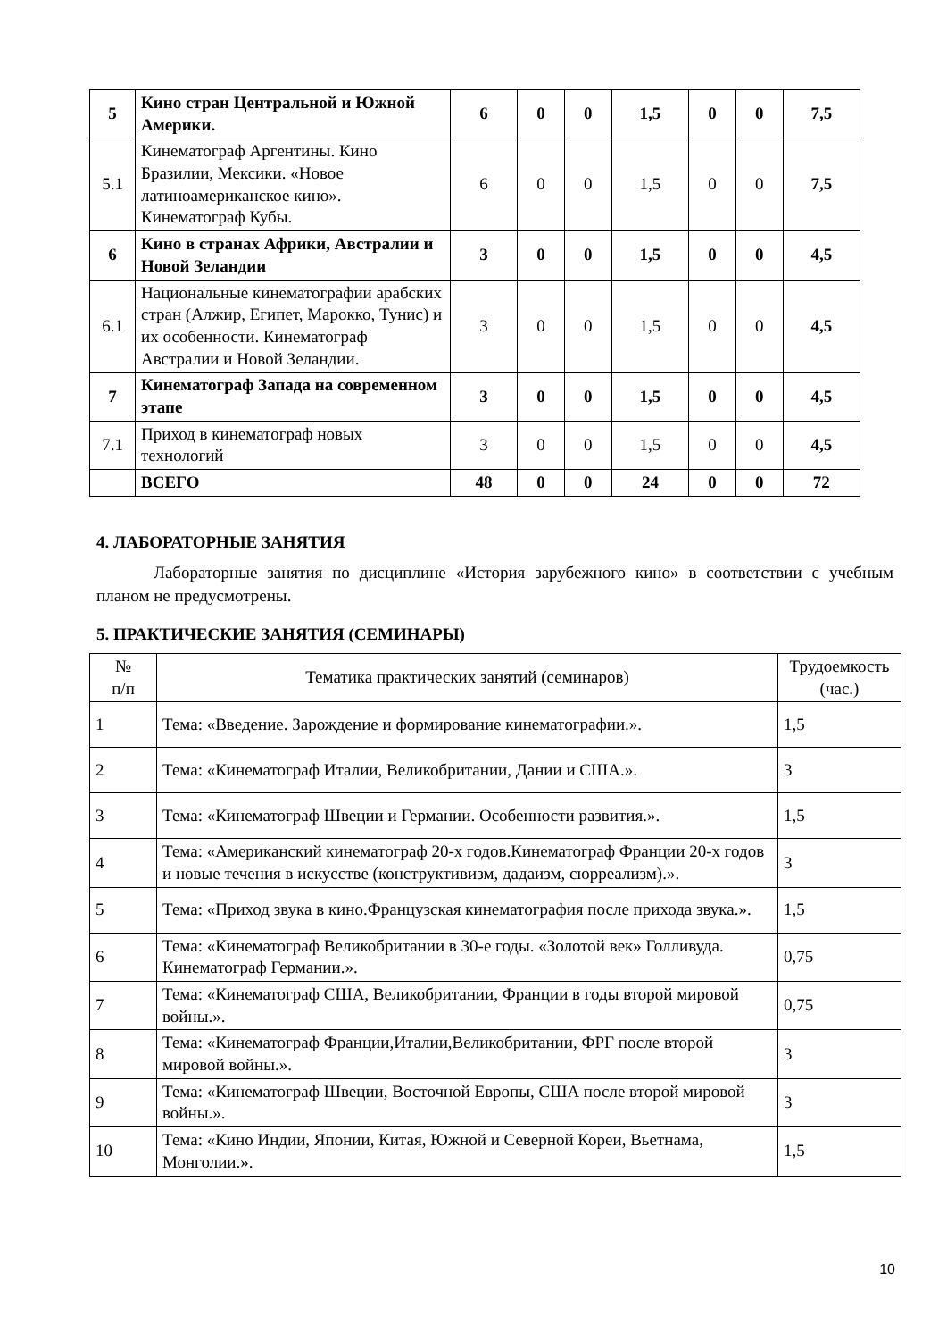| 5 | Кино стран Центральной и Южной Америки. | 6 | 0 | 0 | 1,5 | 0 | 0 | 7,5 |
| 5.1 | Кинематограф Аргентины. Кино Бразилии, Мексики. «Новое латиноамериканское кино». Кинематограф Кубы. | 6 | 0 | 0 | 1,5 | 0 | 0 | 7,5 |
| 6 | Кино в странах Африки, Австралии и Новой Зеландии | 3 | 0 | 0 | 1,5 | 0 | 0 | 4,5 |
| 6.1 | Национальные кинематографии арабских стран (Алжир, Египет, Марокко, Тунис) и их особенности. Кинематограф Австралии и Новой Зеландии. | 3 | 0 | 0 | 1,5 | 0 | 0 | 4,5 |
| 7 | Кинематограф Запада на современном этапе | 3 | 0 | 0 | 1,5 | 0 | 0 | 4,5 |
| 7.1 | Приход в кинематограф новых технологий | 3 | 0 | 0 | 1,5 | 0 | 0 | 4,5 |
| | ВСЕГО | 48 | 0 | 0 | 24 | 0 | 0 | 72 |
4. ЛАБОРАТОРНЫЕ ЗАНЯТИЯ
Лабораторные занятия по дисциплине «История зарубежного кино» в соответствии с учебным планом не предусмотрены.
5. ПРАКТИЧЕСКИЕ ЗАНЯТИЯ (СЕМИНАРЫ)
| № п/п | Тематика практических занятий (семинаров) | Трудоемкость (час.) |
| --- | --- | --- |
| 1 | Тема: «Введение. Зарождение и формирование кинематографии.». | 1,5 |
| 2 | Тема: «Кинематограф Италии, Великобритании, Дании и США.». | 3 |
| 3 | Тема: «Кинематограф Швеции и Германии. Особенности развития.». | 1,5 |
| 4 | Тема: «Американский кинематограф 20-х годов.Кинематограф Франции 20-х годов и новые течения в искусстве (конструктивизм, дадаизм, сюрреализм).». | 3 |
| 5 | Тема: «Приход звука в кино.Французская кинематография после прихода звука.». | 1,5 |
| 6 | Тема: «Кинематограф Великобритании в 30-е годы. «Золотой век» Голливуда. Кинематограф Германии.». | 0,75 |
| 7 | Тема: «Кинематограф США, Великобритании, Франции в годы второй мировой войны.». | 0,75 |
| 8 | Тема: «Кинематограф Франции,Италии,Великобритании, ФРГ после второй мировой войны.». | 3 |
| 9 | Тема: «Кинематограф Швеции, Восточной Европы, США после второй мировой войны.». | 3 |
| 10 | Тема: «Кино Индии, Японии, Китая, Южной и Северной Кореи, Вьетнама, Монголии.». | 1,5 |
10